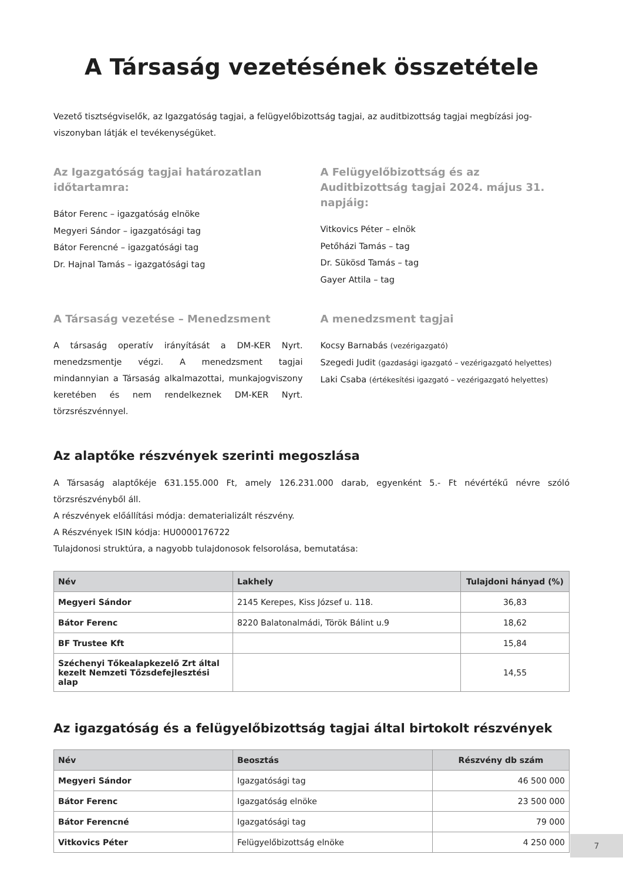A Társaság vezetésének összetétele
Vezető tisztségviselők, az Igazgatóság tagjai, a felügyelőbizottság tagjai, az auditbizottság tagjai megbízási jog-viszonyban látják el tevékenységüket.
Az Igazgatóság tagjai határozatlan időtartamra:
Bátor Ferenc – igazgatóság elnöke
Megyeri Sándor – igazgatósági tag
Bátor Ferencné – igazgatósági tag
Dr. Hajnal Tamás – igazgatósági tag
A Felügyelőbizottság és az Auditbizottság tagjai 2024. május 31. napjáig:
Vitkovics Péter – elnök
Petőházi Tamás – tag
Dr. Sükösd Tamás – tag
Gayer Attila – tag
A Társaság vezetése – Menedzsment
A társaság operatív irányítását a DM-KER Nyrt. menedzsmentje végzi. A menedzsment tagjai mindannyian a Társaság alkalmazottai, munkajogviszony keretében és nem rendelkeznek DM-KER Nyrt. törzsrészvénnyel.
A menedzsment tagjai
Kocsy Barnabás (vezérigazgató)
Szegedi Judit (gazdasági igazgató – vezérigazgató helyettes)
Laki Csaba (értékesítési igazgató – vezérigazgató helyettes)
Az alaptőke részvények szerinti megoszlása
A Társaság alaptőkéje 631.155.000 Ft, amely 126.231.000 darab, egyenként 5.- Ft névértékű névre szóló törzsrészvényből áll.
A részvények előállítási módja: dematerializált részvény.
A Részvények ISIN kódja: HU0000176722
Tulajdonosi struktúra, a nagyobb tulajdonosok felsorolása, bemutatása:
| Név | Lakhely | Tulajdoni hányad (%) |
| --- | --- | --- |
| Megyeri Sándor | 2145 Kerepes, Kiss József u. 118. | 36,83 |
| Bátor Ferenc | 8220 Balatonalmádi, Török Bálint u.9 | 18,62 |
| BF Trustee Kft | | 15,84 |
| Széchenyi Tőkealapkezelő Zrt által kezelt Nemzeti Tőzsdefejlesztési alap | | 14,55 |
Az igazgatóság és a felügyelőbizottság tagjai által birtokolt részvények
| Név | Beosztás | Részvény db szám |
| --- | --- | --- |
| Megyeri Sándor | Igazgatósági tag | 46 500 000 |
| Bátor Ferenc | Igazgatóság elnöke | 23 500 000 |
| Bátor Ferencné | Igazgatósági tag | 79 000 |
| Vitkovics Péter | Felügyelőbizottság elnöke | 4 250 000 |
7